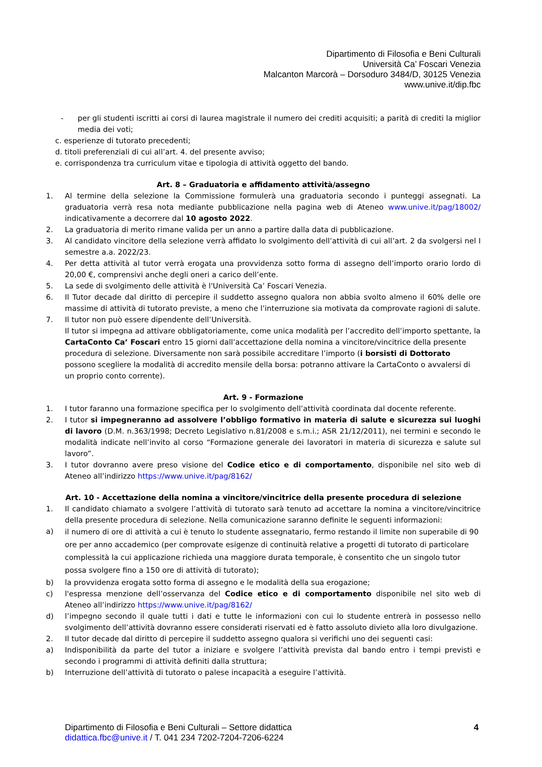Dipartimento di Filosofia e Beni Culturali
Università Ca’ Foscari Venezia
Malcanton Marcorà – Dorsoduro 3484/D, 30125 Venezia
www.unive.it/dip.fbc
- per gli studenti iscritti ai corsi di laurea magistrale il numero dei crediti acquisiti; a parità di crediti la miglior media dei voti;
c. esperienze di tutorato precedenti;
d. titoli preferenziali di cui all’art. 4. del presente avviso;
e. corrispondenza tra curriculum vitae e tipologia di attività oggetto del bando.
Art. 8 – Graduatoria e affidamento attività/assegno
1. Al termine della selezione la Commissione formulerà una graduatoria secondo i punteggi assegnati. La graduatoria verrà resa nota mediante pubblicazione nella pagina web di Ateneo www.unive.it/pag/18002/ indicativamente a decorrere dal 10 agosto 2022.
2. La graduatoria di merito rimane valida per un anno a partire dalla data di pubblicazione.
3. Al candidato vincitore della selezione verrà affidato lo svolgimento dell’attività di cui all’art. 2 da svolgersi nel I semestre a.a. 2022/23.
4. Per detta attività al tutor verrà erogata una provvidenza sotto forma di assegno dell’importo orario lordo di 20,00 €, comprensivi anche degli oneri a carico dell’ente.
5. La sede di svolgimento delle attività è l'Università Ca’ Foscari Venezia.
6. Il Tutor decade dal diritto di percepire il suddetto assegno qualora non abbia svolto almeno il 60% delle ore massime di attività di tutorato previste, a meno che l’interruzione sia motivata da comprovate ragioni di salute.
7. Il tutor non può essere dipendente dell’Università.
Il tutor si impegna ad attivare obbligatoriamente, come unica modalità per l’accredito dell’importo spettante, la CartaConto Ca’ Foscari entro 15 giorni dall’accettazione della nomina a vincitore/vincitrice della presente procedura di selezione. Diversamente non sarà possibile accreditare l’importo (i borsisti di Dottorato possono scegliere la modalità di accredito mensile della borsa: potranno attivare la CartaConto o avvalersi di un proprio conto corrente).
Art. 9 - Formazione
1. I tutor faranno una formazione specifica per lo svolgimento dell’attività coordinata dal docente referente.
2. I tutor si impegneranno ad assolvere l’obbligo formativo in materia di salute e sicurezza sui luoghi di lavoro (D.M. n.363/1998; Decreto Legislativo n.81/2008 e s.m.i.; ASR 21/12/2011), nei termini e secondo le modalità indicate nell’invito al corso “Formazione generale dei lavoratori in materia di sicurezza e salute sul lavoro”.
3. I tutor dovranno avere preso visione del Codice etico e di comportamento, disponibile nel sito web di Ateneo all’indirizzo https://www.unive.it/pag/8162/
Art. 10 - Accettazione della nomina a vincitore/vincitrice della presente procedura di selezione
1. Il candidato chiamato a svolgere l’attività di tutorato sarà tenuto ad accettare la nomina a vincitore/vincitrice della presente procedura di selezione. Nella comunicazione saranno definite le seguenti informazioni:
a) il numero di ore di attività a cui è tenuto lo studente assegnatario, fermo restando il limite non superabile di 90 ore per anno accademico (per comprovate esigenze di continuità relative a progetti di tutorato di particolare complessità la cui applicazione richieda una maggiore durata temporale, è consentito che un singolo tutor possa svolgere fino a 150 ore di attività di tutorato);
b) la provvidenza erogata sotto forma di assegno e le modalità della sua erogazione;
c) l'espressa menzione dell’osservanza del Codice etico e di comportamento disponibile nel sito web di Ateneo all’indirizzo https://www.unive.it/pag/8162/
d) l’impegno secondo il quale tutti i dati e tutte le informazioni con cui lo studente entrerà in possesso nello svolgimento dell’attività dovranno essere considerati riservati ed è fatto assoluto divieto alla loro divulgazione.
2. Il tutor decade dal diritto di percepire il suddetto assegno qualora si verifichi uno dei seguenti casi:
a) Indisponibilità da parte del tutor a iniziare e svolgere l’attività prevista dal bando entro i tempi previsti e secondo i programmi di attività definiti dalla struttura;
b) Interruzione dell’attività di tutorato o palese incapacità a eseguire l’attività.
Dipartimento di Filosofia e Beni Culturali – Settore didattica
didattica.fbc@unive.it / T. 041 234 7202-7204-7206-6224
4